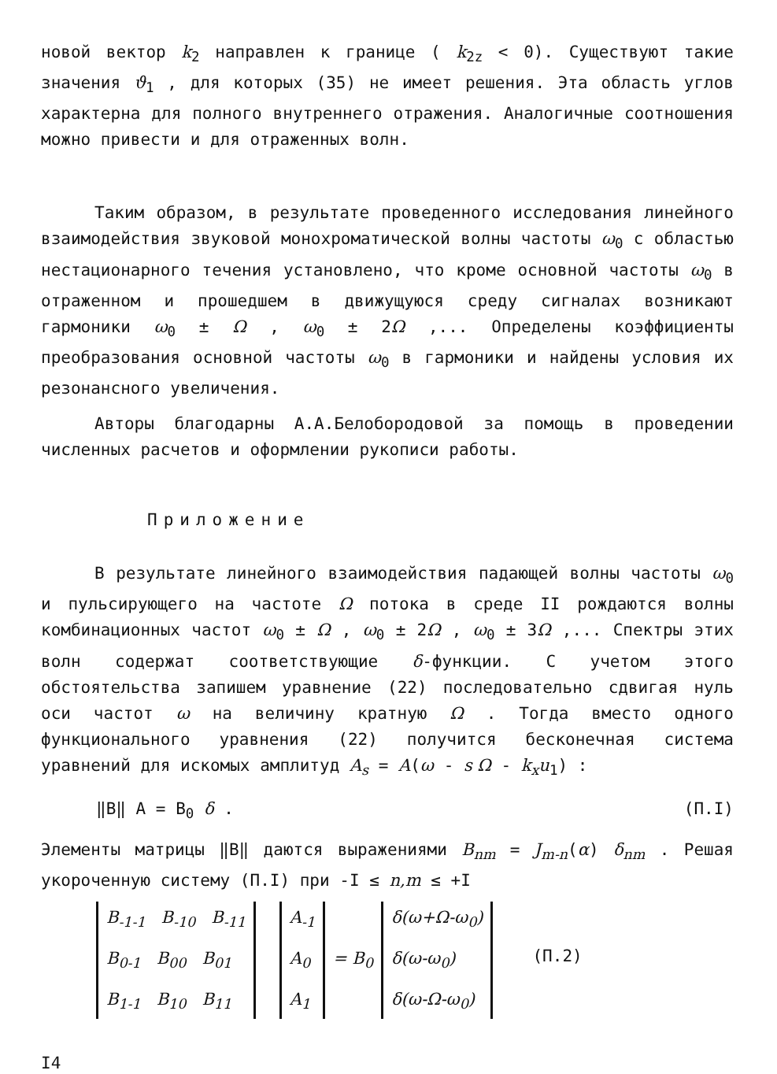новой вектор k<sub>2</sub> направлен к границе ( k<sub>2z</sub> < 0). Существуют такие значения ϑ<sub>1</sub> , для которых (35) не имеет решения. Эта область углов характерна для полного внутреннего отражения. Аналогичные соотношения можно привести и для отраженных волн.
Таким образом, в результате проведенного исследования линейного взаимодействия звуковой монохроматической волны частоты ω<sub>0</sub> с областью нестационарного течения установлено, что кроме основной частоты ω<sub>0</sub> в отраженном и прошедшем в движущуюся среду сигналах возникают гармоники ω<sub>0</sub> ± Ω , ω<sub>0</sub> ± 2Ω ,... Определены коэффициенты преобразования основной частоты ω<sub>0</sub> в гармоники и найдены условия их резонансного увеличения.
Авторы благодарны А.А.Белобородовой за помощь в проведении численных расчетов и оформлении рукописи работы.
Приложение
В результате линейного взаимодействия падающей волны частоты ω<sub>0</sub> и пульсирующего на частоте Ω потока в среде II рождаются волны комбинационных частот ω<sub>0</sub> ± Ω , ω<sub>0</sub> ± 2Ω , ω<sub>0</sub> ± 3Ω ,... Спектры этих волн содержат соответствующие δ-функции. С учетом этого обстоятельства запишем уравнение (22) последовательно сдвигая нуль оси частот ω на величину кратную Ω . Тогда вместо одного функционального уравнения (22) получится бесконечная система уравнений для искомых амплитуд A<sub>s</sub> = A(ω - s Ω - k<sub>x</sub>u<sub>1</sub>) :
‖B‖ A = B<sub>0</sub> δ . (П.I)
Элементы матрицы ‖B‖ даются выражениями B<sub>nm</sub> = J<sub>m-n</sub>(α) δ<sub>nm</sub> . Решая укороченную систему (П.I) при -I ≤ n,m ≤ +I
| B<sub>-1-1</sub> B<sub>-10</sub> B<sub>-11</sub> B<sub>0-1</sub> B<sub>00</sub> B<sub>01</sub> B<sub>1-1</sub> B<sub>10</sub> B<sub>11</sub> | | A<sub>-1</sub> A<sub>0</sub> A<sub>1</sub> | = B<sub>0</sub> | δ(ω+Ω-ω<sub>0</sub>) δ(ω-ω<sub>0</sub>) δ(ω-Ω-ω<sub>0</sub>) |
(П.2)
I4